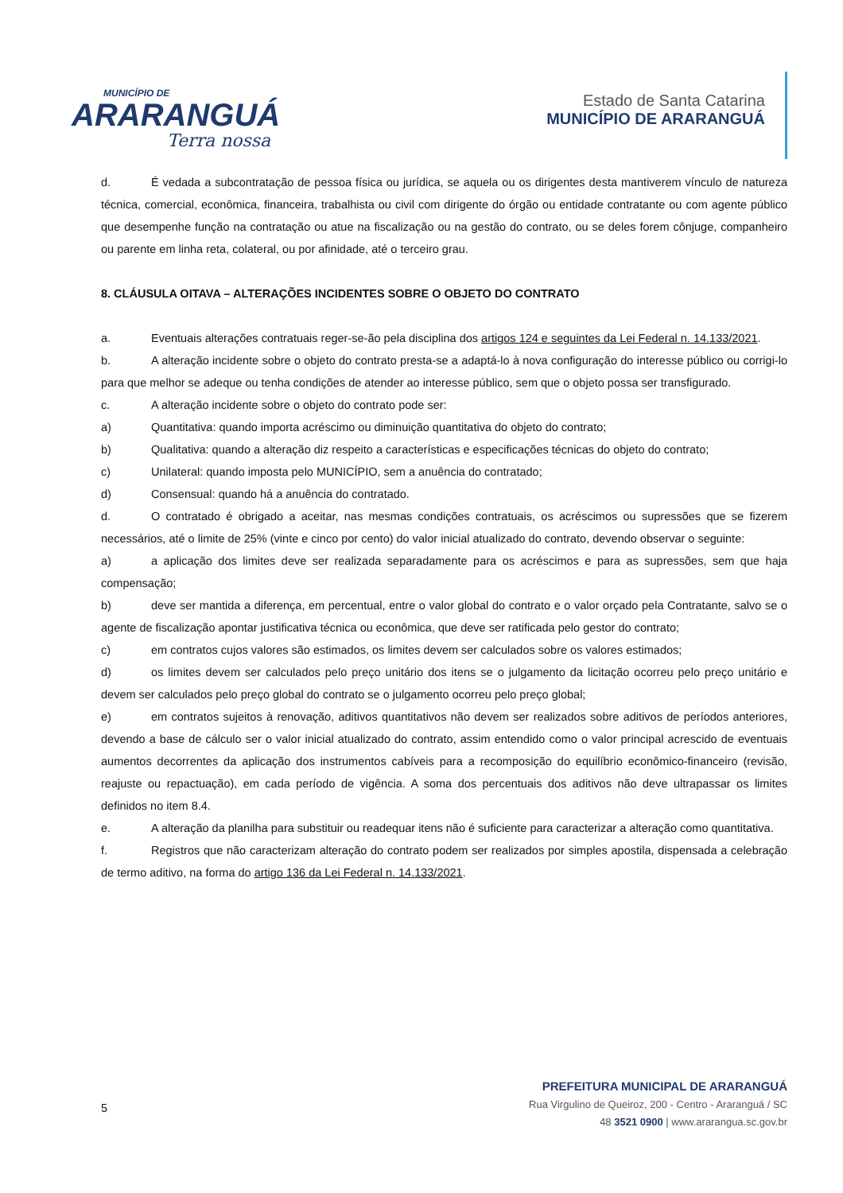MUNICÍPIO DE
ARARANGUÁ
Terra nossa
Estado de Santa Catarina
MUNICÍPIO DE ARARANGUÁ
d. É vedada a subcontratação de pessoa física ou jurídica, se aquela ou os dirigentes desta mantiverem vínculo de natureza técnica, comercial, econômica, financeira, trabalhista ou civil com dirigente do órgão ou entidade contratante ou com agente público que desempenhe função na contratação ou atue na fiscalização ou na gestão do contrato, ou se deles forem cônjuge, companheiro ou parente em linha reta, colateral, ou por afinidade, até o terceiro grau.
8. CLÁUSULA OITAVA – ALTERAÇÕES INCIDENTES SOBRE O OBJETO DO CONTRATO
a. Eventuais alterações contratuais reger-se-ão pela disciplina dos artigos 124 e seguintes da Lei Federal n. 14.133/2021.
b. A alteração incidente sobre o objeto do contrato presta-se a adaptá-lo à nova configuração do interesse público ou corrigi-lo para que melhor se adeque ou tenha condições de atender ao interesse público, sem que o objeto possa ser transfigurado.
c. A alteração incidente sobre o objeto do contrato pode ser:
a) Quantitativa: quando importa acréscimo ou diminuição quantitativa do objeto do contrato;
b) Qualitativa: quando a alteração diz respeito a características e especificações técnicas do objeto do contrato;
c) Unilateral: quando imposta pelo MUNICÍPIO, sem a anuência do contratado;
d) Consensual: quando há a anuência do contratado.
d. O contratado é obrigado a aceitar, nas mesmas condições contratuais, os acréscimos ou supressões que se fizerem necessários, até o limite de 25% (vinte e cinco por cento) do valor inicial atualizado do contrato, devendo observar o seguinte:
a) a aplicação dos limites deve ser realizada separadamente para os acréscimos e para as supressões, sem que haja compensação;
b) deve ser mantida a diferença, em percentual, entre o valor global do contrato e o valor orçado pela Contratante, salvo se o agente de fiscalização apontar justificativa técnica ou econômica, que deve ser ratificada pelo gestor do contrato;
c) em contratos cujos valores são estimados, os limites devem ser calculados sobre os valores estimados;
d) os limites devem ser calculados pelo preço unitário dos itens se o julgamento da licitação ocorreu pelo preço unitário e devem ser calculados pelo preço global do contrato se o julgamento ocorreu pelo preço global;
e) em contratos sujeitos à renovação, aditivos quantitativos não devem ser realizados sobre aditivos de períodos anteriores, devendo a base de cálculo ser o valor inicial atualizado do contrato, assim entendido como o valor principal acrescido de eventuais aumentos decorrentes da aplicação dos instrumentos cabíveis para a recomposição do equilíbrio econômico-financeiro (revisão, reajuste ou repactuação), em cada período de vigência. A soma dos percentuais dos aditivos não deve ultrapassar os limites definidos no item 8.4.
e. A alteração da planilha para substituir ou readequar itens não é suficiente para caracterizar a alteração como quantitativa.
f. Registros que não caracterizam alteração do contrato podem ser realizados por simples apostila, dispensada a celebração de termo aditivo, na forma do artigo 136 da Lei Federal n. 14.133/2021.
5
PREFEITURA MUNICIPAL DE ARARANGUÁ
Rua Virgulino de Queiroz, 200 - Centro - Araranguá / SC
48 3521 0900 | www.ararangua.sc.gov.br